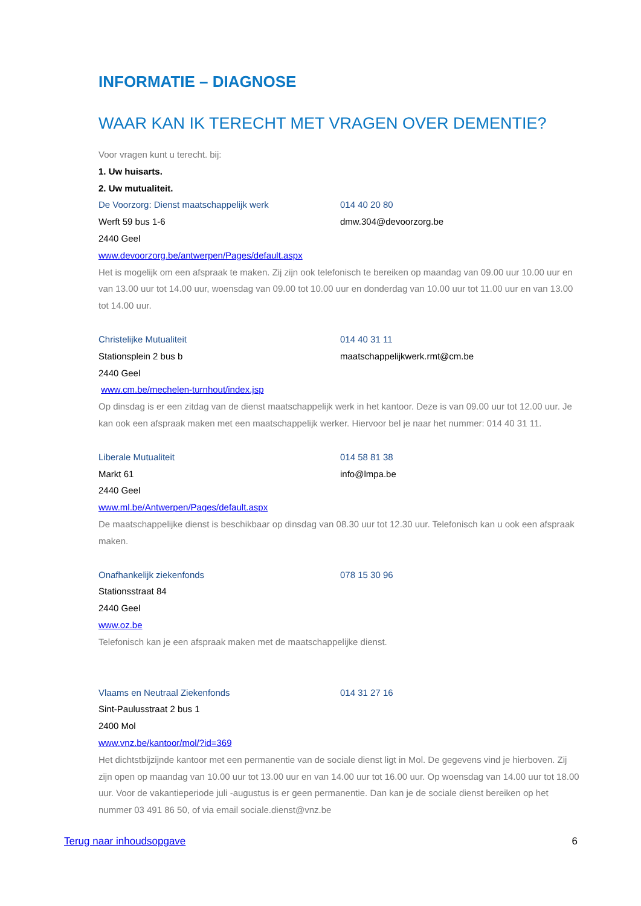INFORMATIE – DIAGNOSE
WAAR KAN IK TERECHT MET VRAGEN OVER DEMENTIE?
Voor vragen kunt u terecht. bij:
1. Uw huisarts.
2. Uw mutualiteit.
De Voorzorg: Dienst maatschappelijk werk 014 40 20 80
Werft 59 bus 1-6 dmw.304@devoorzorg.be
2440 Geel
www.devoorzorg.be/antwerpen/Pages/default.aspx
Het is mogelijk om een afspraak te maken. Zij zijn ook telefonisch te bereiken op maandag van 09.00 uur 10.00 uur en van 13.00 uur tot 14.00 uur, woensdag van 09.00 tot 10.00 uur en donderdag van 10.00 uur tot 11.00 uur en van 13.00 tot 14.00 uur.
Christelijke Mutualiteit 014 40 31 11
Stationsplein 2 bus b maatschappelijkwerk.rmt@cm.be
2440 Geel
www.cm.be/mechelen-turnhout/index.jsp
Op dinsdag is er een zitdag van de dienst maatschappelijk werk in het kantoor. Deze is van 09.00 uur tot 12.00 uur. Je kan ook een afspraak maken met een maatschappelijk werker. Hiervoor bel je naar het nummer: 014 40 31 11.
Liberale Mutualiteit 014 58 81 38
Markt 61 info@lmpa.be
2440 Geel
www.ml.be/Antwerpen/Pages/default.aspx
De maatschappelijke dienst is beschikbaar op dinsdag van 08.30 uur tot 12.30 uur. Telefonisch kan u ook een afspraak maken.
Onafhankelijk ziekenfonds 078 15 30 96
Stationsstraat 84
2440 Geel
www.oz.be
Telefonisch kan je een afspraak maken met de maatschappelijke dienst.
Vlaams en Neutraal Ziekenfonds 014 31 27 16
Sint-Paulusstraat 2 bus 1
2400 Mol
www.vnz.be/kantoor/mol/?id=369
Het dichtstbijzijnde kantoor met een permanentie van de sociale dienst ligt in Mol. De gegevens vind je hierboven. Zij zijn open op maandag van 10.00 uur tot 13.00 uur en van 14.00 uur tot 16.00 uur. Op woensdag van 14.00 uur tot 18.00 uur. Voor de vakantieperiode juli -augustus is er geen permanentie. Dan kan je de sociale dienst bereiken op het nummer 03 491 86 50, of via email sociale.dienst@vnz.be
Terug naar inhoudsopgave 6